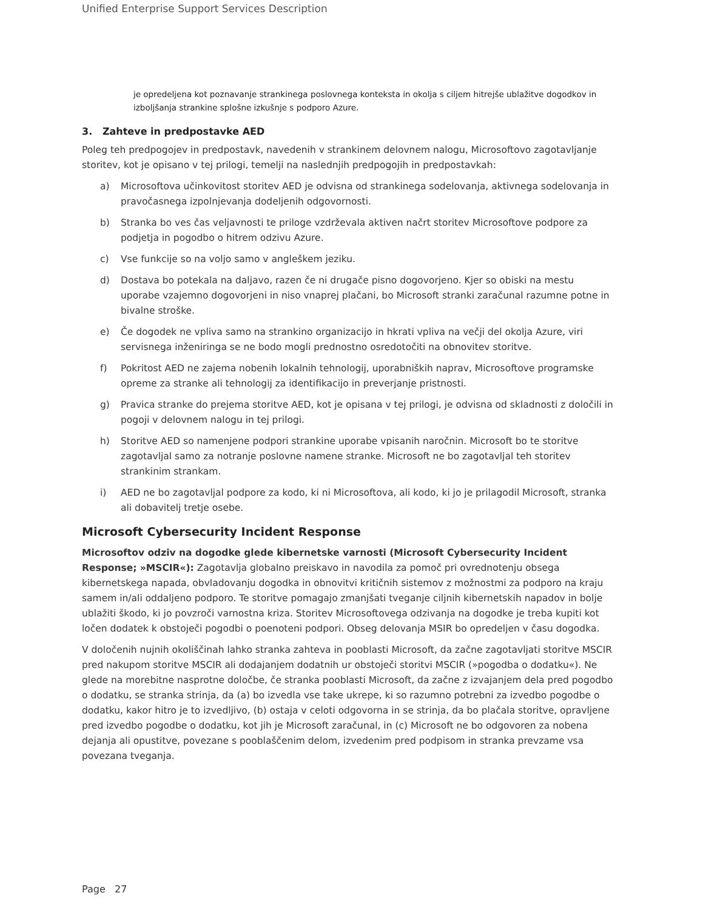Unified Enterprise Support Services Description
je opredeljena kot poznavanje strankinega poslovnega konteksta in okolja s ciljem hitrejše ublažitve dogodkov in izboljšanja strankine splošne izkušnje s podporo Azure.
3. Zahteve in predpostavke AED
Poleg teh predpogojev in predpostavk, navedenih v strankinem delovnem nalogu, Microsoftovo zagotavljanje storitev, kot je opisano v tej prilogi, temelji na naslednjih predpogojih in predpostavkah:
a) Microsoftova učinkovitost storitev AED je odvisna od strankinega sodelovanja, aktivnega sodelovanja in pravočasnega izpolnjevanja dodeljenih odgovornosti.
b) Stranka bo ves čas veljavnosti te priloge vzdrževala aktiven načrt storitev Microsoftove podpore za podjetja in pogodbo o hitrem odzivu Azure.
c) Vse funkcije so na voljo samo v angleškem jeziku.
d) Dostava bo potekala na daljavo, razen če ni drugače pisno dogovorjeno. Kjer so obiski na mestu uporabe vzajemno dogovorjeni in niso vnaprej plačani, bo Microsoft stranki zaračunal razumne potne in bivalne stroške.
e) Če dogodek ne vpliva samo na strankino organizacijo in hkrati vpliva na večji del okolja Azure, viri servisnega inženiringa se ne bodo mogli prednostno osredotočiti na obnovitev storitve.
f) Pokritost AED ne zajema nobenih lokalnih tehnologij, uporabniških naprav, Microsoftove programske opreme za stranke ali tehnologij za identifikacijo in preverjanje pristnosti.
g) Pravica stranke do prejema storitve AED, kot je opisana v tej prilogi, je odvisna od skladnosti z določili in pogoji v delovnem nalogu in tej prilogi.
h) Storitve AED so namenjene podpori strankine uporabe vpisanih naročnin. Microsoft bo te storitve zagotavljal samo za notranje poslovne namene stranke. Microsoft ne bo zagotavljal teh storitev strankinim strankam.
i) AED ne bo zagotavljal podpore za kodo, ki ni Microsoftova, ali kodo, ki jo je prilagodil Microsoft, stranka ali dobavitelj tretje osebe.
Microsoft Cybersecurity Incident Response
Microsoftov odziv na dogodke glede kibernetske varnosti (Microsoft Cybersecurity Incident Response; »MSCIR«): Zagotavlja globalno preiskavo in navodila za pomoč pri ovrednotenju obsega kibernetskega napada, obvladovanju dogodka in obnovitvi kritičnih sistemov z možnostmi za podporo na kraju samem in/ali oddaljeno podporo. Te storitve pomagajo zmanjšati tveganje ciljnih kibernetskih napadov in bolje ublažiti škodo, ki jo povzroči varnostna kriza. Storitev Microsoftovega odzivanja na dogodke je treba kupiti kot ločen dodatek k obstoječi pogodbi o poenoteni podpori. Obseg delovanja MSIR bo opredeljen v času dogodka.
V določenih nujnih okoliščinah lahko stranka zahteva in pooblasti Microsoft, da začne zagotavljati storitve MSCIR pred nakupom storitve MSCIR ali dodajanjem dodatnih ur obstoječi storitvi MSCIR (»pogodba o dodatku«). Ne glede na morebitne nasprotne določbe, če stranka pooblasti Microsoft, da začne z izvajanjem dela pred pogodbo o dodatku, se stranka strinja, da (a) bo izvedla vse take ukrepe, ki so razumno potrebni za izvedbo pogodbe o dodatku, kakor hitro je to izvedljivo, (b) ostaja v celoti odgovorna in se strinja, da bo plačala storitve, opravljene pred izvedbo pogodbe o dodatku, kot jih je Microsoft zaračunal, in (c) Microsoft ne bo odgovoren za nobena dejanja ali opustitve, povezane s pooblaščenim delom, izvedenim pred podpisom in stranka prevzame vsa povezana tveganja.
Page 27